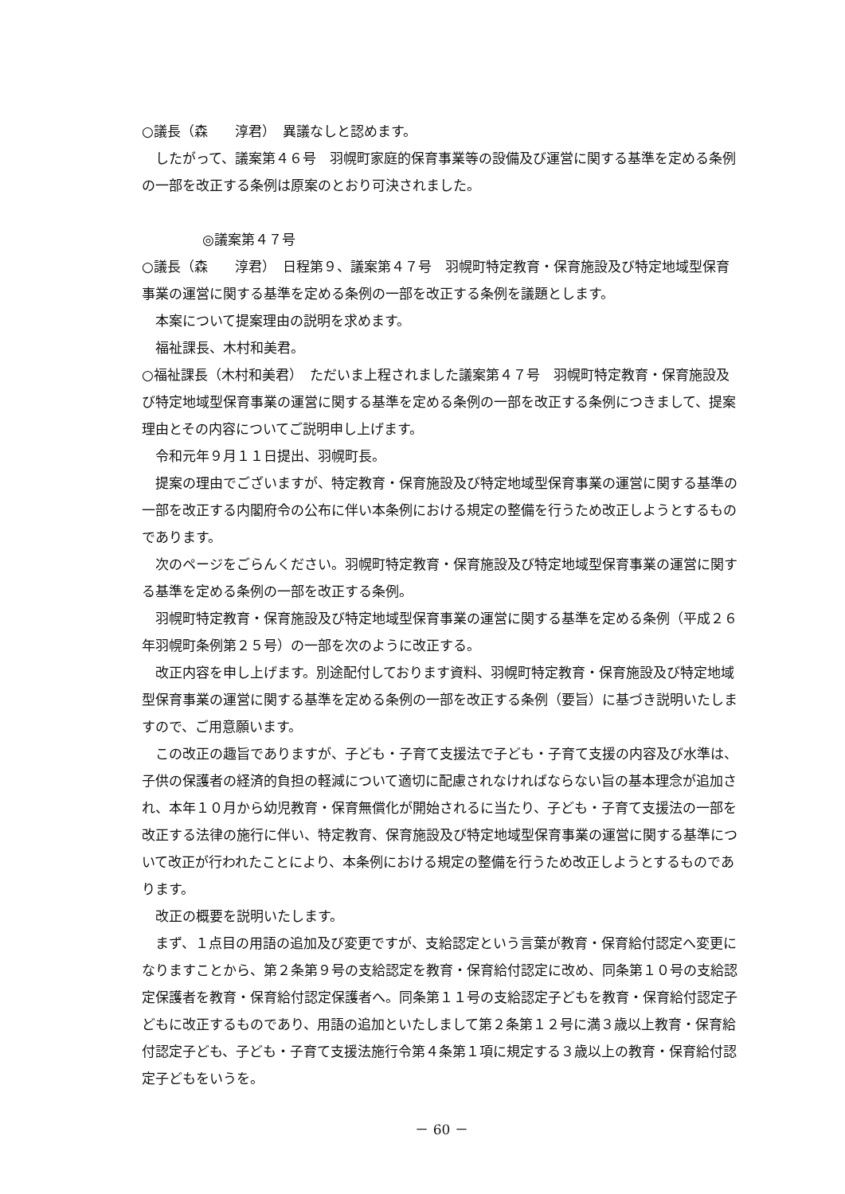○議長（森　　淳君）　異議なしと認めます。
したがって、議案第４６号　羽幌町家庭的保育事業等の設備及び運営に関する基準を定める条例の一部を改正する条例は原案のとおり可決されました。
◎議案第４７号
○議長（森　　淳君）　日程第９、議案第４７号　羽幌町特定教育・保育施設及び特定地域型保育事業の運営に関する基準を定める条例の一部を改正する条例を議題とします。
本案について提案理由の説明を求めます。
福祉課長、木村和美君。
○福祉課長（木村和美君）　ただいま上程されました議案第４７号　羽幌町特定教育・保育施設及び特定地域型保育事業の運営に関する基準を定める条例の一部を改正する条例につきまして、提案理由とその内容についてご説明申し上げます。
令和元年９月１１日提出、羽幌町長。
提案の理由でございますが、特定教育・保育施設及び特定地域型保育事業の運営に関する基準の一部を改正する内閣府令の公布に伴い本条例における規定の整備を行うため改正しようとするものであります。
次のページをごらんください。羽幌町特定教育・保育施設及び特定地域型保育事業の運営に関する基準を定める条例の一部を改正する条例。
羽幌町特定教育・保育施設及び特定地域型保育事業の運営に関する基準を定める条例（平成２６年羽幌町条例第２５号）の一部を次のように改正する。
改正内容を申し上げます。別途配付しております資料、羽幌町特定教育・保育施設及び特定地域型保育事業の運営に関する基準を定める条例の一部を改正する条例（要旨）に基づき説明いたしますので、ご用意願います。
この改正の趣旨でありますが、子ども・子育て支援法で子ども・子育て支援の内容及び水準は、子供の保護者の経済的負担の軽減について適切に配慮されなければならない旨の基本理念が追加され、本年１０月から幼児教育・保育無償化が開始されるに当たり、子ども・子育て支援法の一部を改正する法律の施行に伴い、特定教育、保育施設及び特定地域型保育事業の運営に関する基準について改正が行われたことにより、本条例における規定の整備を行うため改正しようとするものであります。
改正の概要を説明いたします。
まず、１点目の用語の追加及び変更ですが、支給認定という言葉が教育・保育給付認定へ変更になりますことから、第２条第９号の支給認定を教育・保育給付認定に改め、同条第１０号の支給認定保護者を教育・保育給付認定保護者へ。同条第１１号の支給認定子どもを教育・保育給付認定子どもに改正するものであり、用語の追加といたしまして第２条第１２号に満３歳以上教育・保育給付認定子ども、子ども・子育て支援法施行令第４条第１項に規定する３歳以上の教育・保育給付認定子どもをいうを。
－ 60 －